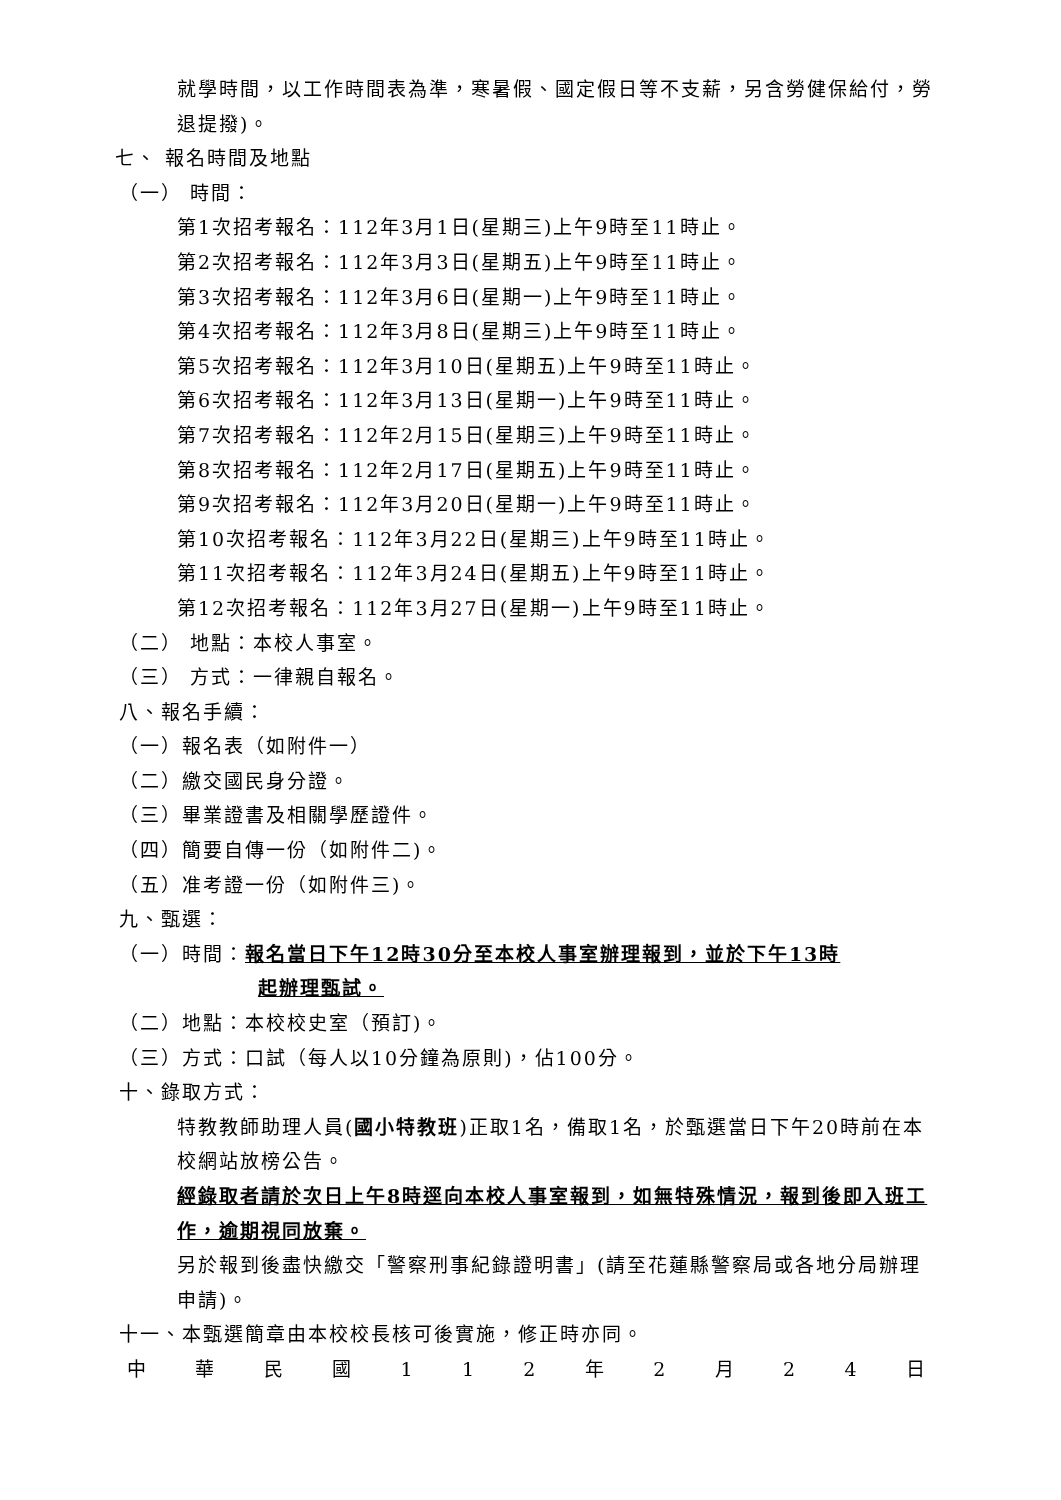就學時間，以工作時間表為準，寒暑假、國定假日等不支薪，另含勞健保給付，勞退提撥)。
七、 報名時間及地點
（一） 時間：
第1次招考報名：112年3月1日(星期三)上午9時至11時止。
第2次招考報名：112年3月3日(星期五)上午9時至11時止。
第3次招考報名：112年3月6日(星期一)上午9時至11時止。
第4次招考報名：112年3月8日(星期三)上午9時至11時止。
第5次招考報名：112年3月10日(星期五)上午9時至11時止。
第6次招考報名：112年3月13日(星期一)上午9時至11時止。
第7次招考報名：112年2月15日(星期三)上午9時至11時止。
第8次招考報名：112年2月17日(星期五)上午9時至11時止。
第9次招考報名：112年3月20日(星期一)上午9時至11時止。
第10次招考報名：112年3月22日(星期三)上午9時至11時止。
第11次招考報名：112年3月24日(星期五)上午9時至11時止。
第12次招考報名：112年3月27日(星期一)上午9時至11時止。
（二） 地點：本校人事室。
（三） 方式：一律親自報名。
八、報名手續：
（一）報名表（如附件一）
（二）繳交國民身分證。
（三）畢業證書及相關學歷證件。
（四）簡要自傳一份（如附件二)。
（五）准考證一份（如附件三)。
九、甄選：
（一）時間：報名當日下午12時30分至本校人事室辦理報到，並於下午13時
起辦理甄試。
（二）地點：本校校史室（預訂)。
（三）方式：口試（每人以10分鐘為原則)，佔100分。
十、錄取方式：
特教教師助理人員(國小特教班)正取1名，備取1名，於甄選當日下午20時前在本校網站放榜公告。
經錄取者請於次日上午8時逕向本校人事室報到，如無特殊情況，報到後即入班工作，逾期視同放棄。
另於報到後盡快繳交「警察刑事紀錄證明書」(請至花蓮縣警察局或各地分局辦理申請)。
十一、本甄選簡章由本校校長核可後實施，修正時亦同。
中 華 民 國 1 1 2 年 2 月 2 4 日